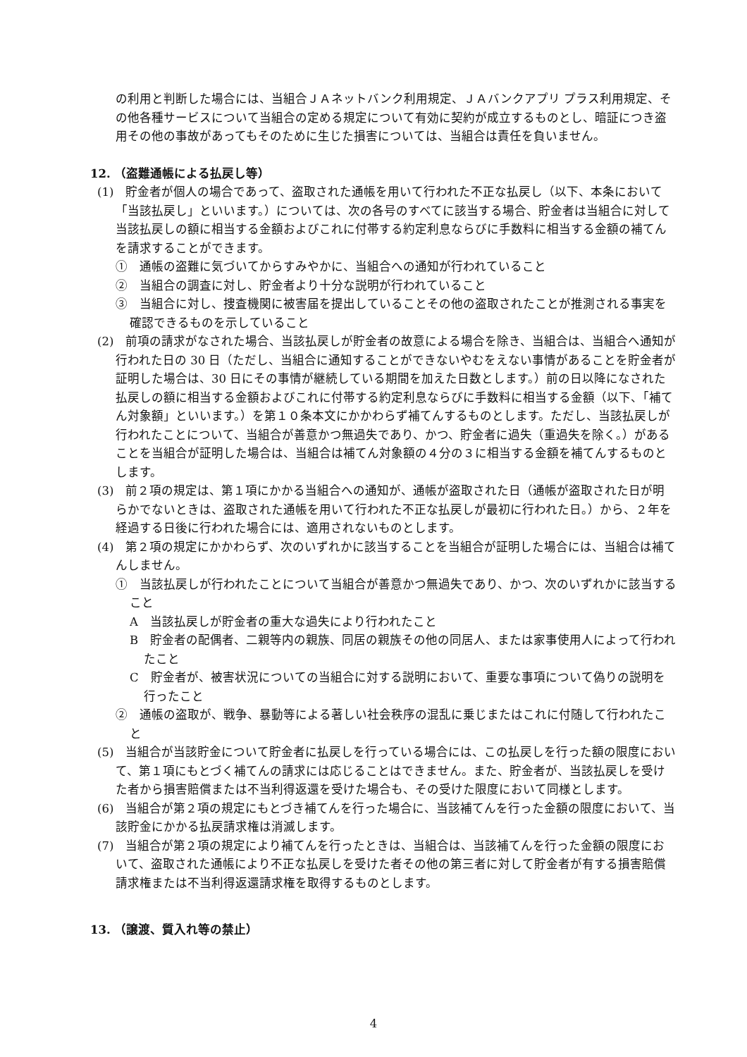の利用と判断した場合には、当組合ＪＡネットバンク利用規定、ＪＡバンクアプリ プラス利用規定、その他各種サービスについて当組合の定める規定について有効に契約が成立するものとし、暗証につき盗用その他の事故があってもそのために生じた損害については、当組合は責任を負いません。
12. （盗難通帳による払戻し等）
(1)　貯金者が個人の場合であって、盗取された通帳を用いて行われた不正な払戻し（以下、本条において「当該払戻し」といいます。）については、次の各号のすべてに該当する場合、貯金者は当組合に対して当該払戻しの額に相当する金額およびこれに付帯する約定利息ならびに手数料に相当する金額の補てんを請求することができます。
①　通帳の盗難に気づいてからすみやかに、当組合への通知が行われていること
②　当組合の調査に対し、貯金者より十分な説明が行われていること
③　当組合に対し、捜査機関に被害届を提出していることその他の盗取されたことが推測される事実を確認できるものを示していること
(2)　前項の請求がなされた場合、当該払戻しが貯金者の故意による場合を除き、当組合は、当組合へ通知が行われた日の 30 日（ただし、当組合に通知することができないやむをえない事情があることを貯金者が証明した場合は、30 日にその事情が継続している期間を加えた日数とします。）前の日以降になされた払戻しの額に相当する金額およびこれに付帯する約定利息ならびに手数料に相当する金額（以下、「補てん対象額」といいます。）を第１０条本文にかかわらず補てんするものとします。ただし、当該払戻しが行われたことについて、当組合が善意かつ無過失であり、かつ、貯金者に過失（重過失を除く。）があることを当組合が証明した場合は、当組合は補てん対象額の４分の３に相当する金額を補てんするものとします。
(3)　前２項の規定は、第１項にかかる当組合への通知が、通帳が盗取された日（通帳が盗取された日が明らかでないときは、盗取された通帳を用いて行われた不正な払戻しが最初に行われた日。）から、２年を経過する日後に行われた場合には、適用されないものとします。
(4)　第２項の規定にかかわらず、次のいずれかに該当することを当組合が証明した場合には、当組合は補てんしません。
①　当該払戻しが行われたことについて当組合が善意かつ無過失であり、かつ、次のいずれかに該当すること
A　当該払戻しが貯金者の重大な過失により行われたこと
B　貯金者の配偶者、二親等内の親族、同居の親族その他の同居人、または家事使用人によって行われたこと
C　貯金者が、被害状況についての当組合に対する説明において、重要な事項について偽りの説明を行ったこと
②　通帳の盗取が、戦争、暴動等による著しい社会秩序の混乱に乗じまたはこれに付随して行われたこと
(5)　当組合が当該貯金について貯金者に払戻しを行っている場合には、この払戻しを行った額の限度において、第１項にもとづく補てんの請求には応じることはできません。また、貯金者が、当該払戻しを受けた者から損害賠償または不当利得返還を受けた場合も、その受けた限度において同様とします。
(6)　当組合が第２項の規定にもとづき補てんを行った場合に、当該補てんを行った金額の限度において、当該貯金にかかる払戻請求権は消滅します。
(7)　当組合が第２項の規定により補てんを行ったときは、当組合は、当該補てんを行った金額の限度において、盗取された通帳により不正な払戻しを受けた者その他の第三者に対して貯金者が有する損害賠償請求権または不当利得返還請求権を取得するものとします。
13. （譲渡、質入れ等の禁止）
4